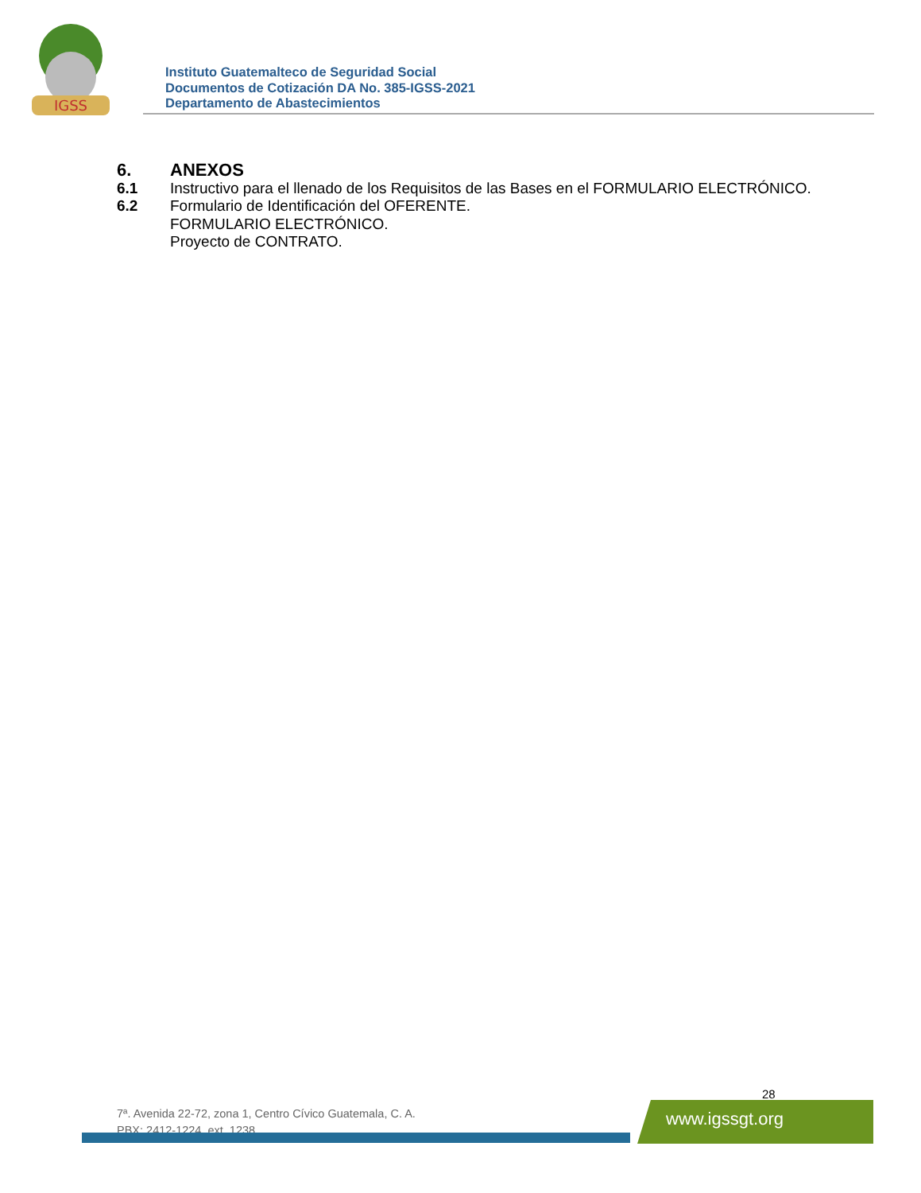IGSS
Instituto Guatemalteco de Seguridad Social
Documentos de Cotización DA No. 385-IGSS-2021
Departamento de Abastecimientos
6. ANEXOS
6.1 Instructivo para el llenado de los Requisitos de las Bases en el FORMULARIO ELECTRÓNICO.
6.2 Formulario de Identificación del OFERENTE.
FORMULARIO ELECTRÓNICO.
Proyecto de CONTRATO.
28
7ª. Avenida 22-72, zona 1, Centro Cívico Guatemala, C. A.
PBX: 2412-1224, ext. 1238
www.igssgt.org